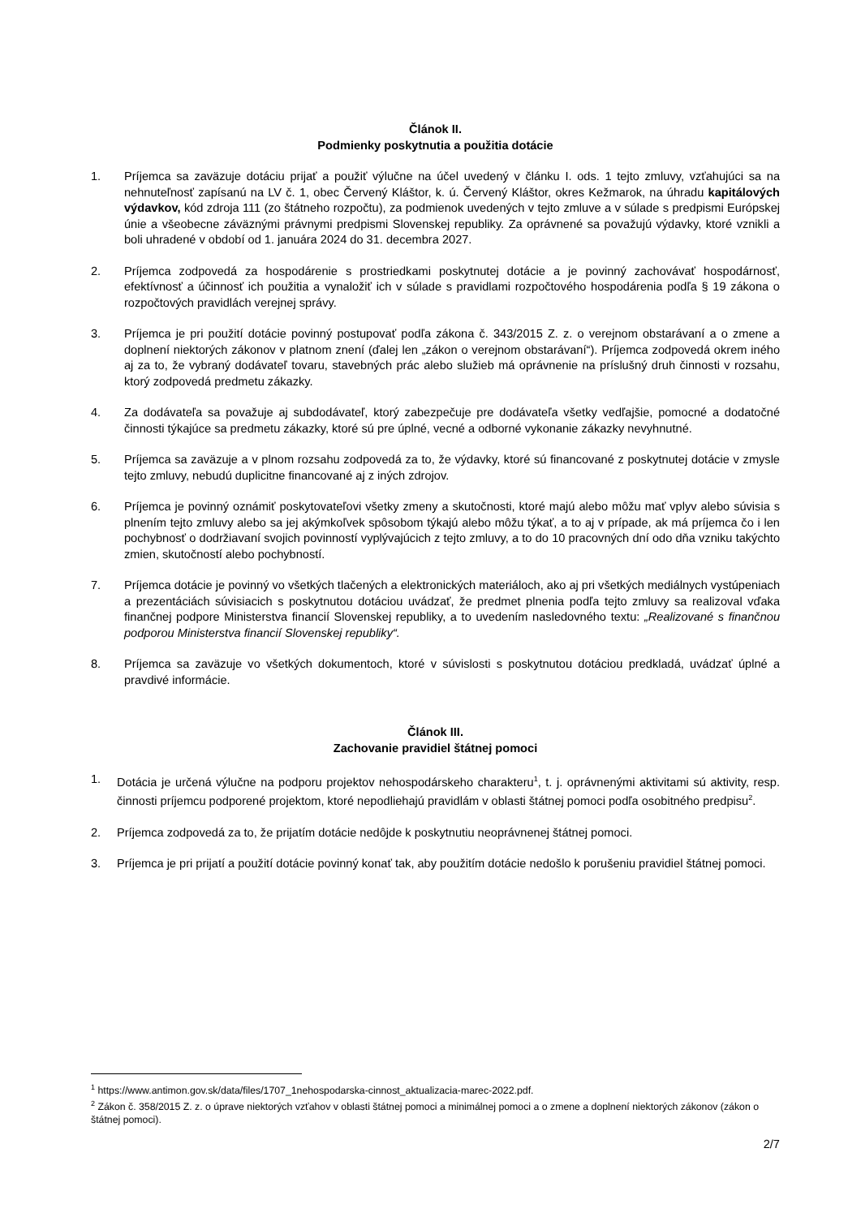Článok II.
Podmienky poskytnutia a použitia dotácie
1. Príjemca sa zaväzuje dotáciu prijať a použiť výlučne na účel uvedený v článku I. ods. 1 tejto zmluvy, vzťahujúci sa na nehnuteľnosť zapísanú na LV č. 1, obec Červený Kláštor, k. ú. Červený Kláštor, okres Kežmarok, na úhradu kapitálových výdavkov, kód zdroja 111 (zo štátneho rozpočtu), za podmienok uvedených v tejto zmluve a v súlade s predpismi Európskej únie a všeobecne záväznými právnymi predpismi Slovenskej republiky. Za oprávnené sa považujú výdavky, ktoré vznikli a boli uhradené v období od 1. januára 2024 do 31. decembra 2027.
2. Príjemca zodpovedá za hospodárenie s prostriedkami poskytnutej dotácie a je povinný zachovávať hospodárnosť, efektívnosť a účinnosť ich použitia a vynaložiť ich v súlade s pravidlami rozpočtového hospodárenia podľa § 19 zákona o rozpočtových pravidlách verejnej správy.
3. Príjemca je pri použití dotácie povinný postupovať podľa zákona č. 343/2015 Z. z. o verejnom obstarávaní a o zmene a doplnení niektorých zákonov v platnom znení (ďalej len „zákon o verejnom obstarávaní“). Príjemca zodpovedá okrem iného aj za to, že vybraný dodávateľ tovaru, stavebných prác alebo služieb má oprávnenie na príslušný druh činnosti v rozsahu, ktorý zodpovedá predmetu zákazky.
4. Za dodávateľa sa považuje aj subdodávateľ, ktorý zabezpečuje pre dodávateľa všetky vedľajšie, pomocné a dodatočné činnosti týkajúce sa predmetu zákazky, ktoré sú pre úplné, vecné a odborné vykonanie zákazky nevyhnutné.
5. Príjemca sa zaväzuje a v plnom rozsahu zodpovedá za to, že výdavky, ktoré sú financované z poskytnutej dotácie v zmysle tejto zmluvy, nebudú duplicitne financované aj z iných zdrojov.
6. Príjemca je povinný oznámiť poskytovateľovi všetky zmeny a skutočnosti, ktoré majú alebo môžu mať vplyv alebo súvisia s plnením tejto zmluvy alebo sa jej akýmkoľvek spôsobom týkajú alebo môžu týkať, a to aj v prípade, ak má príjemca čo i len pochybnosť o dodržiavaní svojich povinností vyplývajúcich z tejto zmluvy, a to do 10 pracovných dní odo dňa vzniku takýchto zmien, skutočností alebo pochybností.
7. Príjemca dotácie je povinný vo všetkých tlačených a elektronických materiáloch, ako aj pri všetkých mediálnych vystúpeniach a prezentáciách súvisiacich s poskytnutou dotáciou uvádzať, že predmet plnenia podľa tejto zmluvy sa realizoval vďaka finančnej podpore Ministerstva financií Slovenskej republiky, a to uvedením nasledovného textu: „Realizované s finančnou podporou Ministerstva financií Slovenskej republiky“.
8. Príjemca sa zaväzuje vo všetkých dokumentoch, ktoré v súvislosti s poskytnutou dotáciou predkladá, uvádzať úplné a pravdivé informácie.
Článok III.
Zachovanie pravidiel štátnej pomoci
1. Dotácia je určená výlučne na podporu projektov nehospodárskeho charakteru<sup>1</sup>, t. j. oprávnenými aktivitami sú aktivity, resp. činnosti príjemcu podporené projektom, ktoré nepodliehajú pravidlám v oblasti štátnej pomoci podľa osobitného predpisu<sup>2</sup>.
2. Príjemca zodpovedá za to, že prijatím dotácie nedôjde k poskytnutiu neoprávnenej štátnej pomoci.
3. Príjemca je pri prijatí a použití dotácie povinný konať tak, aby použitím dotácie nedošlo k porušeniu pravidiel štátnej pomoci.
<sup>1</sup> https://www.antimon.gov.sk/data/files/1707_1nehospodarska-cinnost_aktualizacia-marec-2022.pdf.
<sup>2</sup> Zákon č. 358/2015 Z. z. o úprave niektorých vzťahov v oblasti štátnej pomoci a minimálnej pomoci a o zmene a doplnení niektorých zákonov (zákon o štátnej pomoci).
2/7